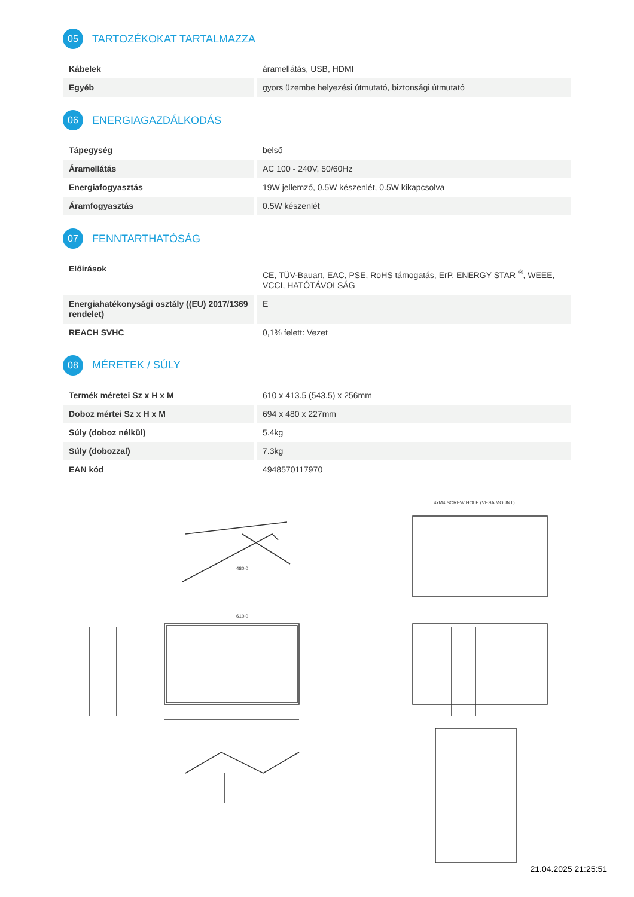05 TARTOZÉKOKAT TARTALMAZZA
| Kábelek | áramellátás, USB, HDMI |
| Egyéb | gyors üzembe helyezési útmutató, biztonsági útmutató |
06 ENERGIAGAZDÁLKODÁS
| Tápegység | belső |
| Áramellátás | AC 100 - 240V, 50/60Hz |
| Energiafogyasztás | 19W jellemző, 0.5W készenlét, 0.5W kikapcsolva |
| Áramfogyasztás | 0.5W készenlét |
07 FENNTARTHATÓSÁG
| Előírások | CE, TÜV-Bauart, EAC, PSE, RoHS támogatás, ErP, ENERGY STAR <sup>®</sup>, WEEE, VCCI, HATÓTÁVOLSÁG |
| Energiahatékonysági osztály ((EU) 2017/1369 rendelet) | E |
| REACH SVHC | 0,1% felett: Vezet |
08 MÉRETEK / SÚLY
| Termék méretei Sz x H x M | 610 x 413.5 (543.5) x 256mm |
| Doboz mértei Sz x H x M | 694 x 480 x 227mm |
| Súly (doboz nélkül) | 5.4kg |
| Súly (dobozzal) | 7.3kg |
| EAN kód | 4948570117970 |
610.0
480.0
4xM4 SCREW HOLE (VESA MOUNT)
21.04.2025 21:25:51